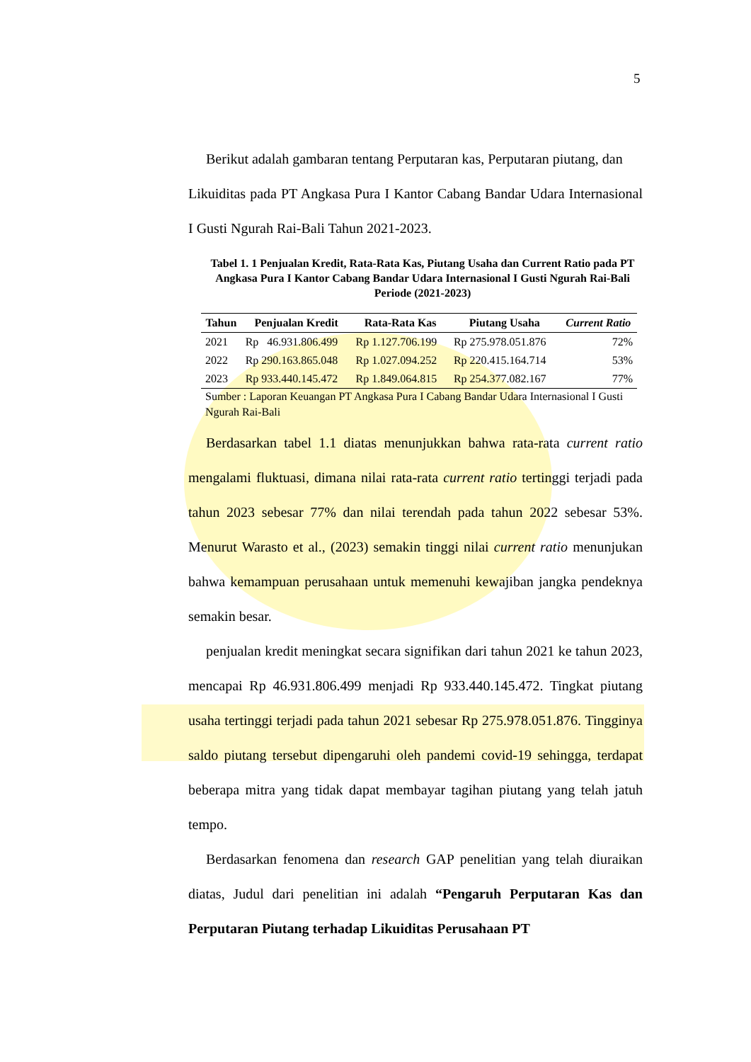5
Berikut adalah gambaran tentang Perputaran kas, Perputaran piutang, dan
Likuiditas pada PT Angkasa Pura I Kantor Cabang Bandar Udara Internasional I Gusti Ngurah Rai-Bali Tahun 2021-2023.
Tabel 1. 1 Penjualan Kredit, Rata-Rata Kas, Piutang Usaha dan Current Ratio pada PT Angkasa Pura I Kantor Cabang Bandar Udara Internasional I Gusti Ngurah Rai-Bali Periode (2021-2023)
| Tahun | Penjualan Kredit | Rata-Rata Kas | Piutang Usaha | Current Ratio |
| --- | --- | --- | --- | --- |
| 2021 | Rp 46.931.806.499 | Rp 1.127.706.199 | Rp 275.978.051.876 | 72% |
| 2022 | Rp 290.163.865.048 | Rp 1.027.094.252 | Rp 220.415.164.714 | 53% |
| 2023 | Rp 933.440.145.472 | Rp 1.849.064.815 | Rp 254.377.082.167 | 77% |
Sumber : Laporan Keuangan PT Angkasa Pura I Cabang Bandar Udara Internasional I Gusti Ngurah Rai-Bali
Berdasarkan tabel 1.1 diatas menunjukkan bahwa rata-rata current ratio mengalami fluktuasi, dimana nilai rata-rata current ratio tertinggi terjadi pada tahun 2023 sebesar 77% dan nilai terendah pada tahun 2022 sebesar 53%. Menurut Warasto et al., (2023) semakin tinggi nilai current ratio menunjukan bahwa kemampuan perusahaan untuk memenuhi kewajiban jangka pendeknya semakin besar.
penjualan kredit meningkat secara signifikan dari tahun 2021 ke tahun 2023, mencapai Rp 46.931.806.499 menjadi Rp 933.440.145.472. Tingkat piutang usaha tertinggi terjadi pada tahun 2021 sebesar Rp 275.978.051.876. Tingginya saldo piutang tersebut dipengaruhi oleh pandemi covid-19 sehingga, terdapat beberapa mitra yang tidak dapat membayar tagihan piutang yang telah jatuh tempo.
Berdasarkan fenomena dan research GAP penelitian yang telah diuraikan diatas, Judul dari penelitian ini adalah “Pengaruh Perputaran Kas dan Perputaran Piutang terhadap Likuiditas Perusahaan PT